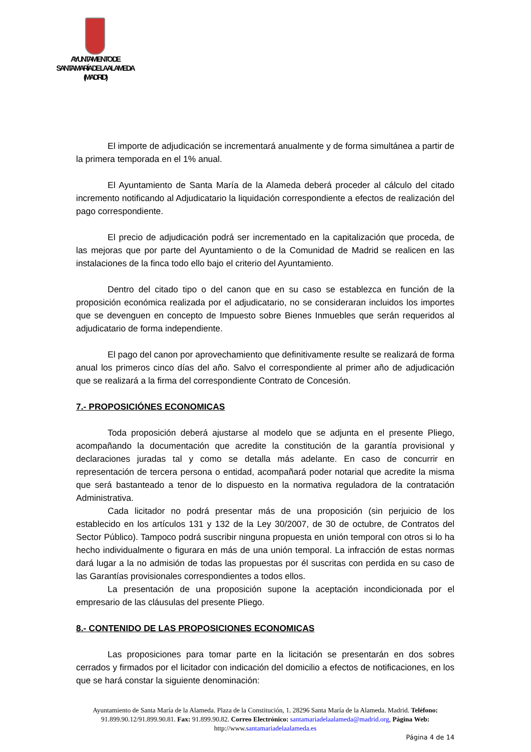AYUNTAMIENTO DE
SANTA MARÍA DE LA ALAMEDA
(MADRID)
El importe de adjudicación se incrementará anualmente y de forma simultánea a partir de la primera temporada en el 1% anual.
El Ayuntamiento de Santa María de la Alameda deberá proceder al cálculo del citado incremento notificando al Adjudicatario la liquidación correspondiente a efectos de realización del pago correspondiente.
El precio de adjudicación podrá ser incrementado en la capitalización que proceda, de las mejoras que por parte del Ayuntamiento o de la Comunidad de Madrid se realicen en las instalaciones de la finca todo ello bajo el criterio del Ayuntamiento.
Dentro del citado tipo o del canon que en su caso se establezca en función de la proposición económica realizada por el adjudicatario, no se consideraran incluidos los importes que se devenguen en concepto de Impuesto sobre Bienes Inmuebles que serán requeridos al adjudicatario de forma independiente.
El pago del canon por aprovechamiento que definitivamente resulte se realizará de forma anual los primeros cinco días del año. Salvo el correspondiente al primer año de adjudicación que se realizará a la firma del correspondiente Contrato de Concesión.
7.- PROPOSICIÓNES ECONOMICAS
Toda proposición deberá ajustarse al modelo que se adjunta en el presente Pliego, acompañando la documentación que acredite la constitución de la garantía provisional y declaraciones juradas tal y como se detalla más adelante. En caso de concurrir en representación de tercera persona o entidad, acompañará poder notarial que acredite la misma que será bastanteado a tenor de lo dispuesto en la normativa reguladora de la contratación Administrativa.
Cada licitador no podrá presentar más de una proposición (sin perjuicio de los establecido en los artículos 131 y 132 de la Ley 30/2007, de 30 de octubre, de Contratos del Sector Público). Tampoco podrá suscribir ninguna propuesta en unión temporal con otros si lo ha hecho individualmente o figurara en más de una unión temporal. La infracción de estas normas dará lugar a la no admisión de todas las propuestas por él suscritas con perdida en su caso de las Garantías provisionales correspondientes a todos ellos.
La presentación de una proposición supone la aceptación incondicionada por el empresario de las cláusulas del presente Pliego.
8.- CONTENIDO DE LAS PROPOSICIONES ECONOMICAS
Las proposiciones para tomar parte en la licitación se presentarán en dos sobres cerrados y firmados por el licitador con indicación del domicilio a efectos de notificaciones, en los que se hará constar la siguiente denominación:
Ayuntamiento de Santa María de la Alameda. Plaza de la Constitución, 1. 28296 Santa María de la Alameda. Madrid. Teléfono: 91.899.90.12/91.899.90.81. Fax: 91.899.90.82. Correo Electrónico: santamariadelaalameda@madrid.org, Página Web: http://www.santamariadelaalameda.es
Página 4 de 14